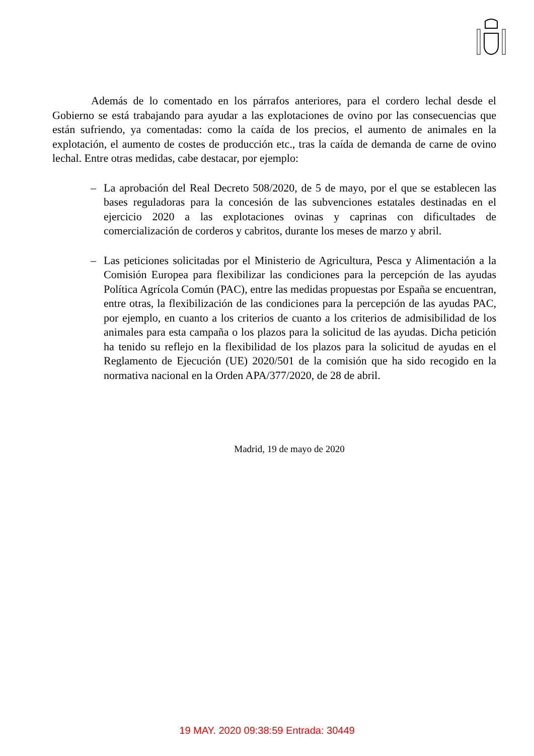Además de lo comentado en los párrafos anteriores, para el cordero lechal desde el Gobierno se está trabajando para ayudar a las explotaciones de ovino por las consecuencias que están sufriendo, ya comentadas: como la caída de los precios, el aumento de animales en la explotación, el aumento de costes de producción etc., tras la caída de demanda de carne de ovino lechal. Entre otras medidas, cabe destacar, por ejemplo:
– La aprobación del Real Decreto 508/2020, de 5 de mayo, por el que se establecen las bases reguladoras para la concesión de las subvenciones estatales destinadas en el ejercicio 2020 a las explotaciones ovinas y caprinas con dificultades de comercialización de corderos y cabritos, durante los meses de marzo y abril.
– Las peticiones solicitadas por el Ministerio de Agricultura, Pesca y Alimentación a la Comisión Europea para flexibilizar las condiciones para la percepción de las ayudas Política Agrícola Común (PAC), entre las medidas propuestas por España se encuentran, entre otras, la flexibilización de las condiciones para la percepción de las ayudas PAC, por ejemplo, en cuanto a los criterios de cuanto a los criterios de admisibilidad de los animales para esta campaña o los plazos para la solicitud de las ayudas. Dicha petición ha tenido su reflejo en la flexibilidad de los plazos para la solicitud de ayudas en el Reglamento de Ejecución (UE) 2020/501 de la comisión que ha sido recogido en la normativa nacional en la Orden APA/377/2020, de 28 de abril.
Madrid, 19 de mayo de 2020
19 MAY. 2020 09:38:59 Entrada: 30449